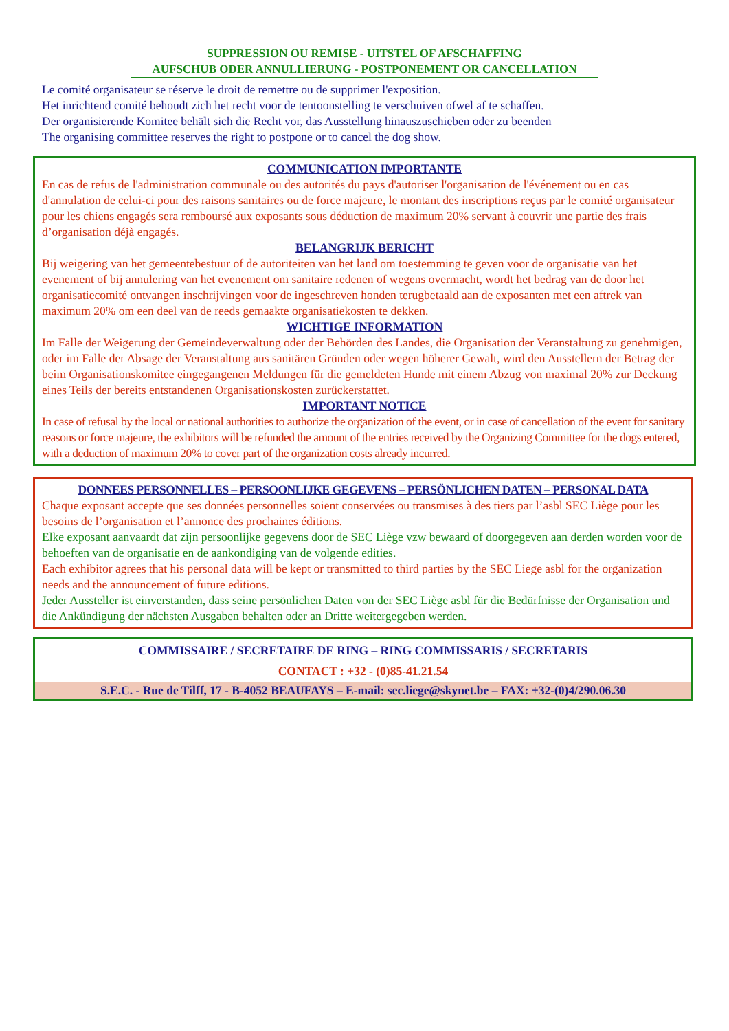SUPPRESSION OU REMISE - UITSTEL OF AFSCHAFFING
AUFSCHUB ODER ANNULLIERUNG - POSTPONEMENT OR CANCELLATION
Le comité organisateur se réserve le droit de remettre ou de supprimer l'exposition.
Het inrichtend comité behoudt zich het recht voor de tentoonstelling te verschuiven ofwel af te schaffen.
Der organisierende Komitee behält sich die Recht vor, das Ausstellung hinauszuschieben oder zu beenden
The organising committee reserves the right to postpone or to cancel the dog show.
COMMUNICATION IMPORTANTE
En cas de refus de l'administration communale ou des autorités du pays d'autoriser l'organisation de l'événement ou en cas d'annulation de celui-ci pour des raisons sanitaires ou de force majeure, le montant des inscriptions reçus par le comité organisateur pour les chiens engagés sera remboursé aux exposants sous déduction de maximum 20% servant à couvrir une partie des frais d’organisation déjà engagés.
BELANGRIJK BERICHT
Bij weigering van het gemeentebestuur of de autoriteiten van het land om toestemming te geven voor de organisatie van het evenement of bij annulering van het evenement om sanitaire redenen of wegens overmacht, wordt het bedrag van de door het organisatiecomité ontvangen inschrijvingen voor de ingeschreven honden terugbetaald aan de exposanten met een aftrek van maximum 20% om een deel van de reeds gemaakte organisatiekosten te dekken.
WICHTIGE INFORMATION
Im Falle der Weigerung der Gemeindeverwaltung oder der Behörden des Landes, die Organisation der Veranstaltung zu genehmigen, oder im Falle der Absage der Veranstaltung aus sanitären Gründen oder wegen höherer Gewalt, wird den Ausstellern der Betrag der beim Organisationskomitee eingegangenen Meldungen für die gemeldeten Hunde mit einem Abzug von maximal 20% zur Deckung eines Teils der bereits entstandenen Organisationskosten zurückerstattet.
IMPORTANT NOTICE
In case of refusal by the local or national authorities to authorize the organization of the event, or in case of cancellation of the event for sanitary reasons or force majeure, the exhibitors will be refunded the amount of the entries received by the Organizing Committee for the dogs entered, with a deduction of maximum 20% to cover part of the organization costs already incurred.
DONNEES PERSONNELLES – PERSOONLIJKE GEGEVENS – PERSÖNLICHEN DATEN – PERSONAL DATA
Chaque exposant accepte que ses données personnelles soient conservées ou transmises à des tiers par l’asbl SEC Liège pour les besoins de l’organisation et l’annonce des prochaines éditions.
Elke exposant aanvaardt dat zijn persoonlijke gegevens door de SEC Liège vzw bewaard of doorgegeven aan derden worden voor de behoeften van de organisatie en de aankondiging van de volgende edities.
Each exhibitor agrees that his personal data will be kept or transmitted to third parties by the SEC Liege asbl for the organization needs and the announcement of future editions.
Jeder Aussteller ist einverstanden, dass seine persönlichen Daten von der SEC Liège asbl für die Bedürfnisse der Organisation und die Ankündigung der nächsten Ausgaben behalten oder an Dritte weitergegeben werden.
COMMISSAIRE / SECRETAIRE DE RING – RING COMMISSARIS / SECRETARIS
CONTACT : +32 - (0)85-41.21.54
S.E.C. - Rue de Tilff, 17 - B-4052 BEAUFAYS – E-mail: sec.liege@skynet.be – FAX: +32-(0)4/290.06.30